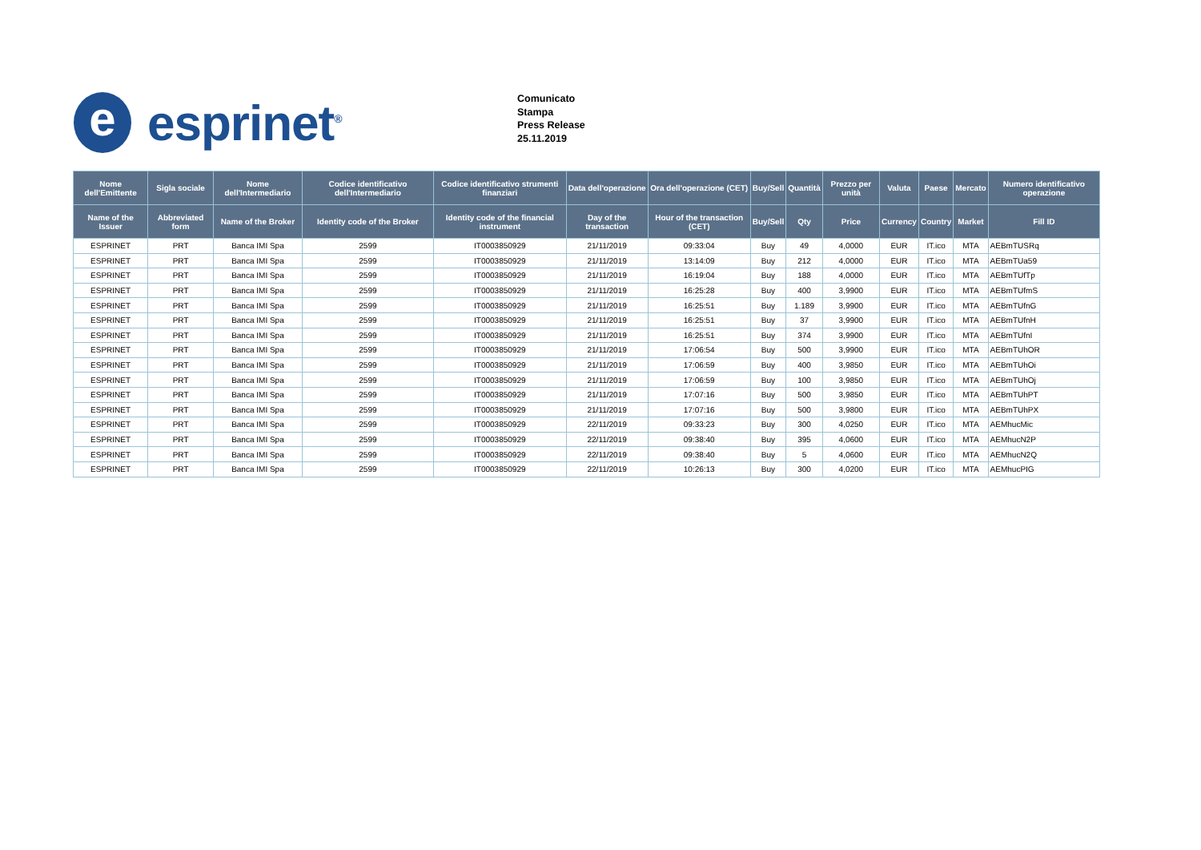e
esprinet<sup>®</sup>
Comunicato
Stampa
Press Release
25.11.2019
| Nome dell'Emittente | Sigla sociale | Nome dell'Intermediario | Codice identificativo dell'Intermediario | Codice identificativo strumenti finanziari | Data dell'operazione | Ora dell'operazione (CET) | Buy/Sell | Quantità | Prezzo per unità | Valuta | Paese | Mercato | Numero identificativo operazione |
| --- | --- | --- | --- | --- | --- | --- | --- | --- | --- | --- | --- | --- | --- |
| Name of the Issuer | Abbreviated form | Name of the Broker | Identity code of the Broker | Identity code of the financial instrument | Day of the transaction | Hour of the transaction (CET) | Buy/Sell | Qty | Price | Currency | Country | Market | Fill ID |
| ESPRINET | PRT | Banca IMI Spa | 2599 | IT0003850929 | 21/11/2019 | 09:33:04 | Buy | 49 | 4,0000 | EUR | IT.ico | MTA | AEBmTUSRq |
| ESPRINET | PRT | Banca IMI Spa | 2599 | IT0003850929 | 21/11/2019 | 13:14:09 | Buy | 212 | 4,0000 | EUR | IT.ico | MTA | AEBmTUa59 |
| ESPRINET | PRT | Banca IMI Spa | 2599 | IT0003850929 | 21/11/2019 | 16:19:04 | Buy | 188 | 4,0000 | EUR | IT.ico | MTA | AEBmTUfTp |
| ESPRINET | PRT | Banca IMI Spa | 2599 | IT0003850929 | 21/11/2019 | 16:25:28 | Buy | 400 | 3,9900 | EUR | IT.ico | MTA | AEBmTUfmS |
| ESPRINET | PRT | Banca IMI Spa | 2599 | IT0003850929 | 21/11/2019 | 16:25:51 | Buy | 1.189 | 3,9900 | EUR | IT.ico | MTA | AEBmTUfnG |
| ESPRINET | PRT | Banca IMI Spa | 2599 | IT0003850929 | 21/11/2019 | 16:25:51 | Buy | 37 | 3,9900 | EUR | IT.ico | MTA | AEBmTUfnH |
| ESPRINET | PRT | Banca IMI Spa | 2599 | IT0003850929 | 21/11/2019 | 16:25:51 | Buy | 374 | 3,9900 | EUR | IT.ico | MTA | AEBmTUfnI |
| ESPRINET | PRT | Banca IMI Spa | 2599 | IT0003850929 | 21/11/2019 | 17:06:54 | Buy | 500 | 3,9900 | EUR | IT.ico | MTA | AEBmTUhOR |
| ESPRINET | PRT | Banca IMI Spa | 2599 | IT0003850929 | 21/11/2019 | 17:06:59 | Buy | 400 | 3,9850 | EUR | IT.ico | MTA | AEBmTUhOi |
| ESPRINET | PRT | Banca IMI Spa | 2599 | IT0003850929 | 21/11/2019 | 17:06:59 | Buy | 100 | 3,9850 | EUR | IT.ico | MTA | AEBmTUhOj |
| ESPRINET | PRT | Banca IMI Spa | 2599 | IT0003850929 | 21/11/2019 | 17:07:16 | Buy | 500 | 3,9850 | EUR | IT.ico | MTA | AEBmTUhPT |
| ESPRINET | PRT | Banca IMI Spa | 2599 | IT0003850929 | 21/11/2019 | 17:07:16 | Buy | 500 | 3,9800 | EUR | IT.ico | MTA | AEBmTUhPX |
| ESPRINET | PRT | Banca IMI Spa | 2599 | IT0003850929 | 22/11/2019 | 09:33:23 | Buy | 300 | 4,0250 | EUR | IT.ico | MTA | AEMhucMic |
| ESPRINET | PRT | Banca IMI Spa | 2599 | IT0003850929 | 22/11/2019 | 09:38:40 | Buy | 395 | 4,0600 | EUR | IT.ico | MTA | AEMhucN2P |
| ESPRINET | PRT | Banca IMI Spa | 2599 | IT0003850929 | 22/11/2019 | 09:38:40 | Buy | 5 | 4,0600 | EUR | IT.ico | MTA | AEMhucN2Q |
| ESPRINET | PRT | Banca IMI Spa | 2599 | IT0003850929 | 22/11/2019 | 10:26:13 | Buy | 300 | 4,0200 | EUR | IT.ico | MTA | AEMhucPIG |